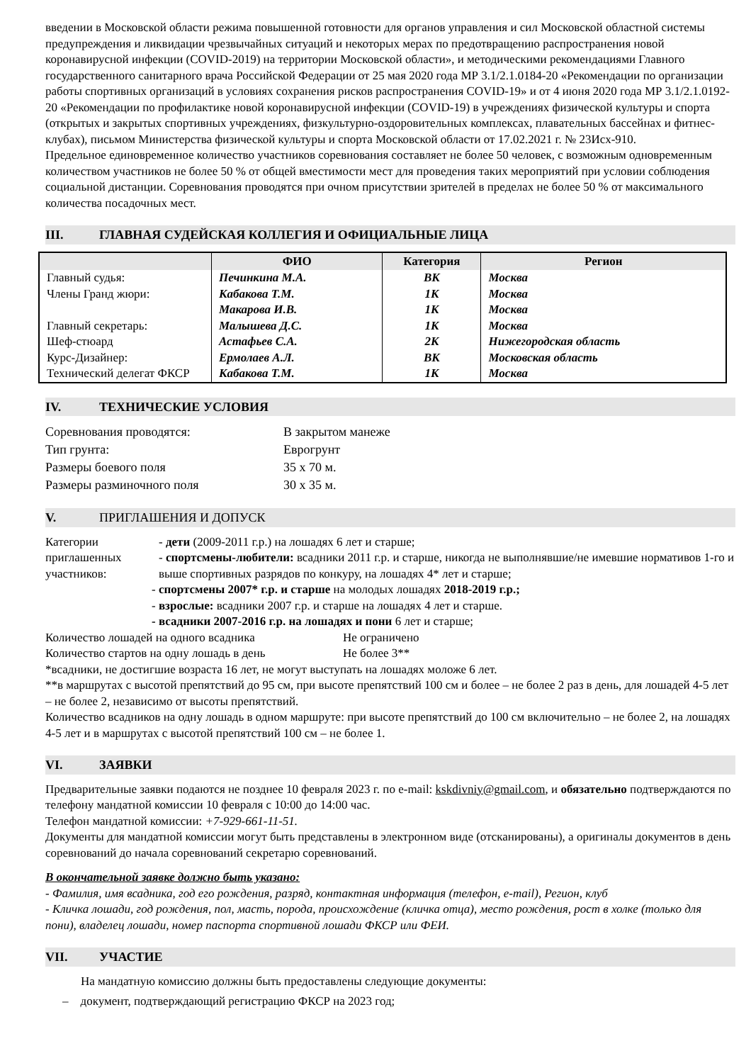введении в Московской области режима повышенной готовности для органов управления и сил Московской областной системы предупреждения и ликвидации чрезвычайных ситуаций и некоторых мерах по предотвращению распространения новой коронавирусной инфекции (COVID-2019) на территории Московской области», и методическими рекомендациями Главного государственного санитарного врача Российской Федерации от 25 мая 2020 года МР 3.1/2.1.0184-20 «Рекомендации по организации работы спортивных организаций в условиях сохранения рисков распространения COVID-19» и от 4 июня 2020 года МР 3.1/2.1.0192-20 «Рекомендации по профилактике новой коронавирусной инфекции (COVID-19) в учреждениях физической культуры и спорта (открытых и закрытых спортивных учреждениях, физкультурно-оздоровительных комплексах, плавательных бассейнах и фитнес-клубах), письмом Министерства физической культуры и спорта Московской области от 17.02.2021 г. № 23Исх-910.
Предельное единовременное количество участников соревнования составляет не более 50 человек, с возможным одновременным количеством участников не более 50 % от общей вместимости мест для проведения таких мероприятий при условии соблюдения социальной дистанции. Соревнования проводятся при очном присутствии зрителей в пределах не более 50 % от максимального количества посадочных мест.
III. ГЛАВНАЯ СУДЕЙСКАЯ КОЛЛЕГИЯ И ОФИЦИАЛЬНЫЕ ЛИЦА
| | ФИО | Категория | Регион |
| --- | --- | --- | --- |
| Главный судья: | Печинкина М.А. | ВК | Москва |
| Члены Гранд жюри: | Кабакова Т.М. | 1К | Москва |
| | Макарова И.В. | 1К | Москва |
| Главный секретарь: | Малышева Д.С. | 1К | Москва |
| Шеф-стюард | Астафьев С.А. | 2К | Нижегородская область |
| Курс-Дизайнер: | Ермолаев А.Л. | ВК | Московская область |
| Технический делегат ФКСР | Кабакова Т.М. | 1К | Москва |
IV. ТЕХНИЧЕСКИЕ УСЛОВИЯ
Соревнования проводятся:
В закрытом манеже
Тип грунта:
Еврогрунт
Размеры боевого поля
35 х 70 м.
Размеры разминочного поля
30 х 35 м.
V. ПРИГЛАШЕНИЯ И ДОПУСК
Категории приглашенных участников:
- дети (2009-2011 г.р.) на лошадях 6 лет и старше;
- спортсмены-любители: всадники 2011 г.р. и старше, никогда не выполнявшие/не имевшие нормативов 1-го и выше спортивных разрядов по конкуру, на лошадях 4* лет и старше;
- спортсмены 2007* г.р. и старше на молодых лошадях 2018-2019 г.р.;
- взрослые: всадники 2007 г.р. и старше на лошадях 4 лет и старше.
- всадники 2007-2016 г.р. на лошадях и пони 6 лет и старше;
Количество лошадей на одного всадника
Не ограничено
Количество стартов на одну лошадь в день
Не более 3**
*всадники, не достигшие возраста 16 лет, не могут выступать на лошадях моложе 6 лет.
**в маршрутах с высотой препятствий до 95 см, при высоте препятствий 100 см и более – не более 2 раз в день, для лошадей 4-5 лет – не более 2, независимо от высоты препятствий.
Количество всадников на одну лошадь в одном маршруте: при высоте препятствий до 100 см включительно – не более 2, на лошадях 4-5 лет и в маршрутах с высотой препятствий 100 см – не более 1.
VI. ЗАЯВКИ
Предварительные заявки подаются не позднее 10 февраля 2023 г. по e-mail: kskdivniy@gmail.com, и обязательно подтверждаются по телефону мандатной комиссии 10 февраля с 10:00 до 14:00 час.
Телефон мандатной комиссии: +7-929-661-11-51.
Документы для мандатной комиссии могут быть представлены в электронном виде (отсканированы), а оригиналы документов в день соревнований до начала соревнований секретарю соревнований.
В окончательной заявке должно быть указано:
- Фамилия, имя всадника, год его рождения, разряд, контактная информация (телефон, e-mail), Регион, клуб
- Кличка лошади, год рождения, пол, масть, порода, происхождение (кличка отца), место рождения, рост в холке (только для пони), владелец лошади, номер паспорта спортивной лошади ФКСР или ФЕИ.
VII. УЧАСТИЕ
На мандатную комиссию должны быть предоставлены следующие документы:
– документ, подтверждающий регистрацию ФКСР на 2023 год;